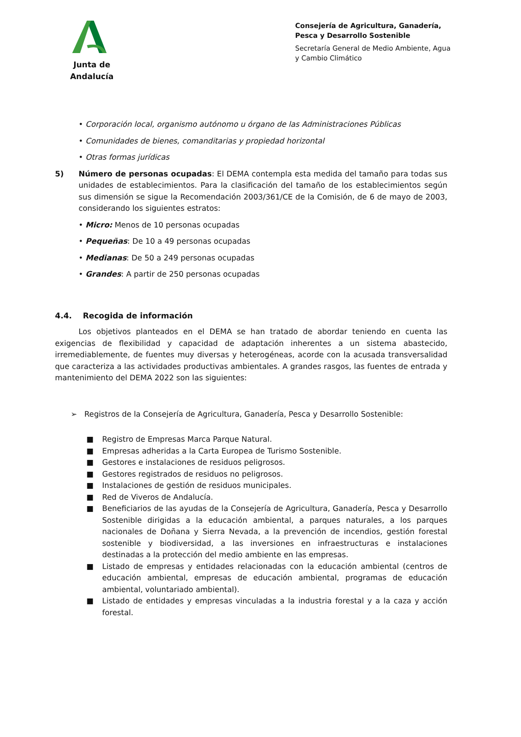Junta de Andalucía
Consejería de Agricultura, Ganadería, Pesca y Desarrollo Sostenible
Secretaría General de Medio Ambiente, Agua y Cambio Climático
• Corporación local, organismo autónomo u órgano de las Administraciones Públicas
• Comunidades de bienes, comanditarias y propiedad horizontal
• Otras formas jurídicas
5) Número de personas ocupadas: El DEMA contempla esta medida del tamaño para todas sus unidades de establecimientos. Para la clasificación del tamaño de los establecimientos según sus dimensión se sigue la Recomendación 2003/361/CE de la Comisión, de 6 de mayo de 2003, considerando los siguientes estratos:
• Micro: Menos de 10 personas ocupadas
• Pequeñas: De 10 a 49 personas ocupadas
• Medianas: De 50 a 249 personas ocupadas
• Grandes: A partir de 250 personas ocupadas
4.4. Recogida de información
Los objetivos planteados en el DEMA se han tratado de abordar teniendo en cuenta las exigencias de flexibilidad y capacidad de adaptación inherentes a un sistema abastecido, irremediablemente, de fuentes muy diversas y heterogéneas, acorde con la acusada transversalidad que caracteriza a las actividades productivas ambientales. A grandes rasgos, las fuentes de entrada y mantenimiento del DEMA 2022 son las siguientes:
➢ Registros de la Consejería de Agricultura, Ganadería, Pesca y Desarrollo Sostenible:
■ Registro de Empresas Marca Parque Natural.
■ Empresas adheridas a la Carta Europea de Turismo Sostenible.
■ Gestores e instalaciones de residuos peligrosos.
■ Gestores registrados de residuos no peligrosos.
■ Instalaciones de gestión de residuos municipales.
■ Red de Viveros de Andalucía.
■ Beneficiarios de las ayudas de la Consejería de Agricultura, Ganadería, Pesca y Desarrollo Sostenible dirigidas a la educación ambiental, a parques naturales, a los parques nacionales de Doñana y Sierra Nevada, a la prevención de incendios, gestión forestal sostenible y biodiversidad, a las inversiones en infraestructuras e instalaciones destinadas a la protección del medio ambiente en las empresas.
■ Listado de empresas y entidades relacionadas con la educación ambiental (centros de educación ambiental, empresas de educación ambiental, programas de educación ambiental, voluntariado ambiental).
■ Listado de entidades y empresas vinculadas a la industria forestal y a la caza y acción forestal.